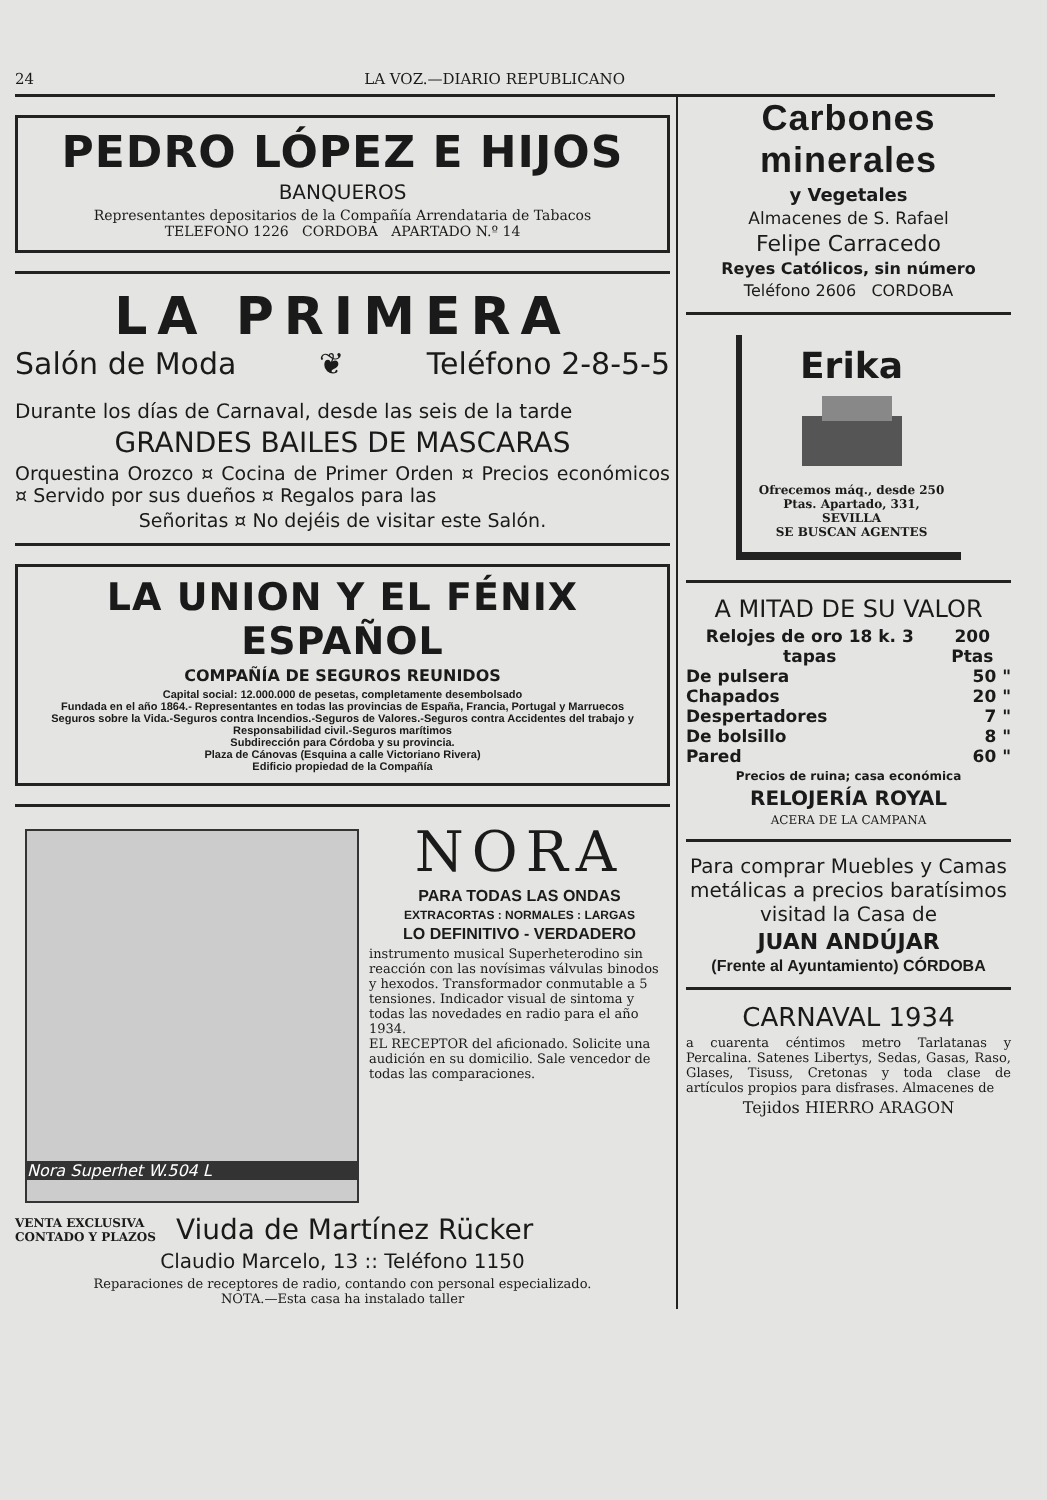24 LA VOZ.—DIARIO REPUBLICANO
PEDRO LÓPEZ E HIJOS
BANQUEROS
Representantes depositarios de la Compañía Arrendataria de Tabacos
TELEFONO 1226 CORDOBA APARTADO N.º 14
LA PRIMERA
Salón de Moda ❦ Teléfono 2-8-5-5
Durante los días de Carnaval, desde las seis de la tarde
GRANDES BAILES DE MASCARAS
Orquestina Orozco ¤ Cocina de Primer Orden ¤ Precios económicos ¤ Servido por sus dueños ¤ Regalos para las
Señoritas ¤ No dejéis de visitar este Salón.
LA UNION Y EL FÉNIX ESPAÑOL
COMPAÑÍA DE SEGUROS REUNIDOS
Capital social: 12.000.000 de pesetas, completamente desembolsado
Fundada en el año 1864.- Representantes en todas las provincias de España, Francia, Portugal y Marruecos
Seguros sobre la Vida.-Seguros contra Incendios.-Seguros de Valores.-Seguros contra Accidentes del trabajo y Responsabilidad civil.-Seguros marítimos
Subdirección para Córdoba y su provincia.
Plaza de Cánovas (Esquina a calle Victoriano Rivera)
Edificio propiedad de la Compañía
Nora Superhet W.504 L
NORA
PARA TODAS LAS ONDAS
EXTRACORTAS : NORMALES : LARGAS
LO DEFINITIVO - VERDADERO
instrumento musical Superheterodino sin reacción con las novísimas válvulas binodos y hexodos. Transformador conmutable a 5 tensiones. Indicador visual de sintoma y todas las novedades en radio para el año 1934.
EL RECEPTOR del aficionado. Solicite una audición en su domicilio. Sale vencedor de todas las comparaciones.
VENTA EXCLUSIVA
CONTADO Y PLAZOS Viuda de Martínez Rücker
Claudio Marcelo, 13 :: Teléfono 1150
Reparaciones de receptores de radio, contando con personal especializado.
NOTA.—Esta casa ha instalado taller
Carbones minerales
y Vegetales
Almacenes de S. Rafael
Felipe Carracedo
Reyes Católicos, sin número
Teléfono 2606 CORDOBA
Erika
Ofrecemos máq., desde 250 Ptas. Apartado, 331, SEVILLA
SE BUSCAN AGENTES
A MITAD DE SU VALOR
Relojes de oro 18 k. 3 tapas 200 Ptas
De pulsera 50 "
Chapados 20 "
Despertadores 7 "
De bolsillo 8 "
Pared 60 "
Precios de ruina; casa económica
RELOJERÍA ROYAL
ACERA DE LA CAMPANA
Para comprar Muebles y Camas metálicas a precios baratísimos visitad la Casa de
JUAN ANDÚJAR
(Frente al Ayuntamiento) CÓRDOBA
CARNAVAL 1934
a cuarenta céntimos metro Tarlatanas y Percalina. Satenes Libertys, Sedas, Gasas, Raso, Glases, Tisuss, Cretonas y toda clase de artículos propios para disfrases. Almacenes de
Tejidos HIERRO ARAGON